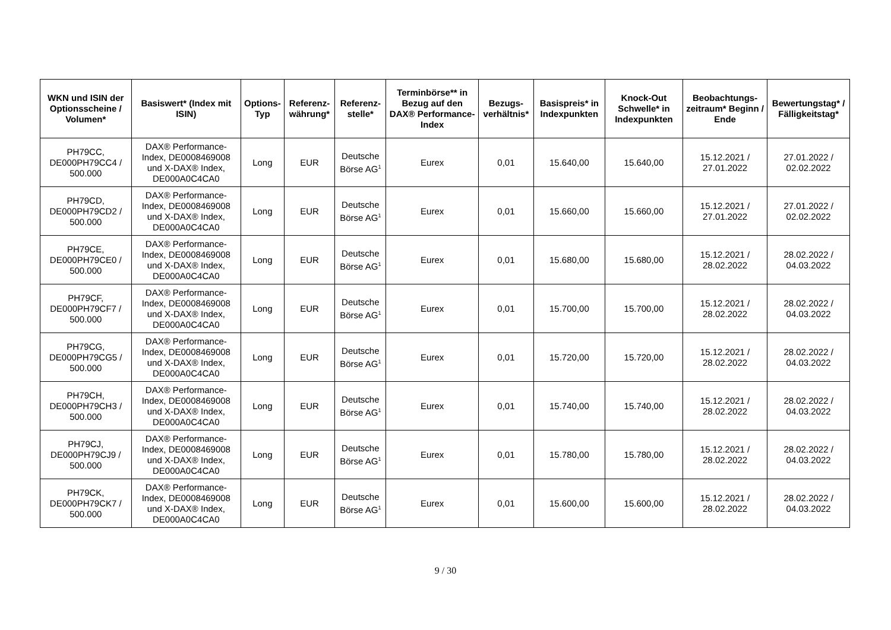| WKN und ISIN der Optionsscheine / Volumen* | Basiswert* (Index mit ISIN) | Options-Typ | Referenz-währung* | Referenz-stelle* | Terminbörse** in Bezug auf den DAX® Performance-Index | Bezugs-verhältnis* | Basispreis* in Indexpunkten | Knock-Out Schwelle* in Indexpunkten | Beobachtungs-zeitraum* Beginn / Ende | Bewertungstag* / Fälligkeitstag* |
| --- | --- | --- | --- | --- | --- | --- | --- | --- | --- | --- |
| PH79CC, DE000PH79CC4 / 500.000 | DAX® Performance-Index, DE0008469008 und X-DAX® Index, DE000A0C4CA0 | Long | EUR | Deutsche Börse AG<sup>1</sup> | Eurex | 0,01 | 15.640,00 | 15.640,00 | 15.12.2021 / 27.01.2022 | 27.01.2022 / 02.02.2022 |
| PH79CD, DE000PH79CD2 / 500.000 | DAX® Performance-Index, DE0008469008 und X-DAX® Index, DE000A0C4CA0 | Long | EUR | Deutsche Börse AG<sup>1</sup> | Eurex | 0,01 | 15.660,00 | 15.660,00 | 15.12.2021 / 27.01.2022 | 27.01.2022 / 02.02.2022 |
| PH79CE, DE000PH79CE0 / 500.000 | DAX® Performance-Index, DE0008469008 und X-DAX® Index, DE000A0C4CA0 | Long | EUR | Deutsche Börse AG<sup>1</sup> | Eurex | 0,01 | 15.680,00 | 15.680,00 | 15.12.2021 / 28.02.2022 | 28.02.2022 / 04.03.2022 |
| PH79CF, DE000PH79CF7 / 500.000 | DAX® Performance-Index, DE0008469008 und X-DAX® Index, DE000A0C4CA0 | Long | EUR | Deutsche Börse AG<sup>1</sup> | Eurex | 0,01 | 15.700,00 | 15.700,00 | 15.12.2021 / 28.02.2022 | 28.02.2022 / 04.03.2022 |
| PH79CG, DE000PH79CG5 / 500.000 | DAX® Performance-Index, DE0008469008 und X-DAX® Index, DE000A0C4CA0 | Long | EUR | Deutsche Börse AG<sup>1</sup> | Eurex | 0,01 | 15.720,00 | 15.720,00 | 15.12.2021 / 28.02.2022 | 28.02.2022 / 04.03.2022 |
| PH79CH, DE000PH79CH3 / 500.000 | DAX® Performance-Index, DE0008469008 und X-DAX® Index, DE000A0C4CA0 | Long | EUR | Deutsche Börse AG<sup>1</sup> | Eurex | 0,01 | 15.740,00 | 15.740,00 | 15.12.2021 / 28.02.2022 | 28.02.2022 / 04.03.2022 |
| PH79CJ, DE000PH79CJ9 / 500.000 | DAX® Performance-Index, DE0008469008 und X-DAX® Index, DE000A0C4CA0 | Long | EUR | Deutsche Börse AG<sup>1</sup> | Eurex | 0,01 | 15.780,00 | 15.780,00 | 15.12.2021 / 28.02.2022 | 28.02.2022 / 04.03.2022 |
| PH79CK, DE000PH79CK7 / 500.000 | DAX® Performance-Index, DE0008469008 und X-DAX® Index, DE000A0C4CA0 | Long | EUR | Deutsche Börse AG<sup>1</sup> | Eurex | 0,01 | 15.600,00 | 15.600,00 | 15.12.2021 / 28.02.2022 | 28.02.2022 / 04.03.2022 |
9 / 30